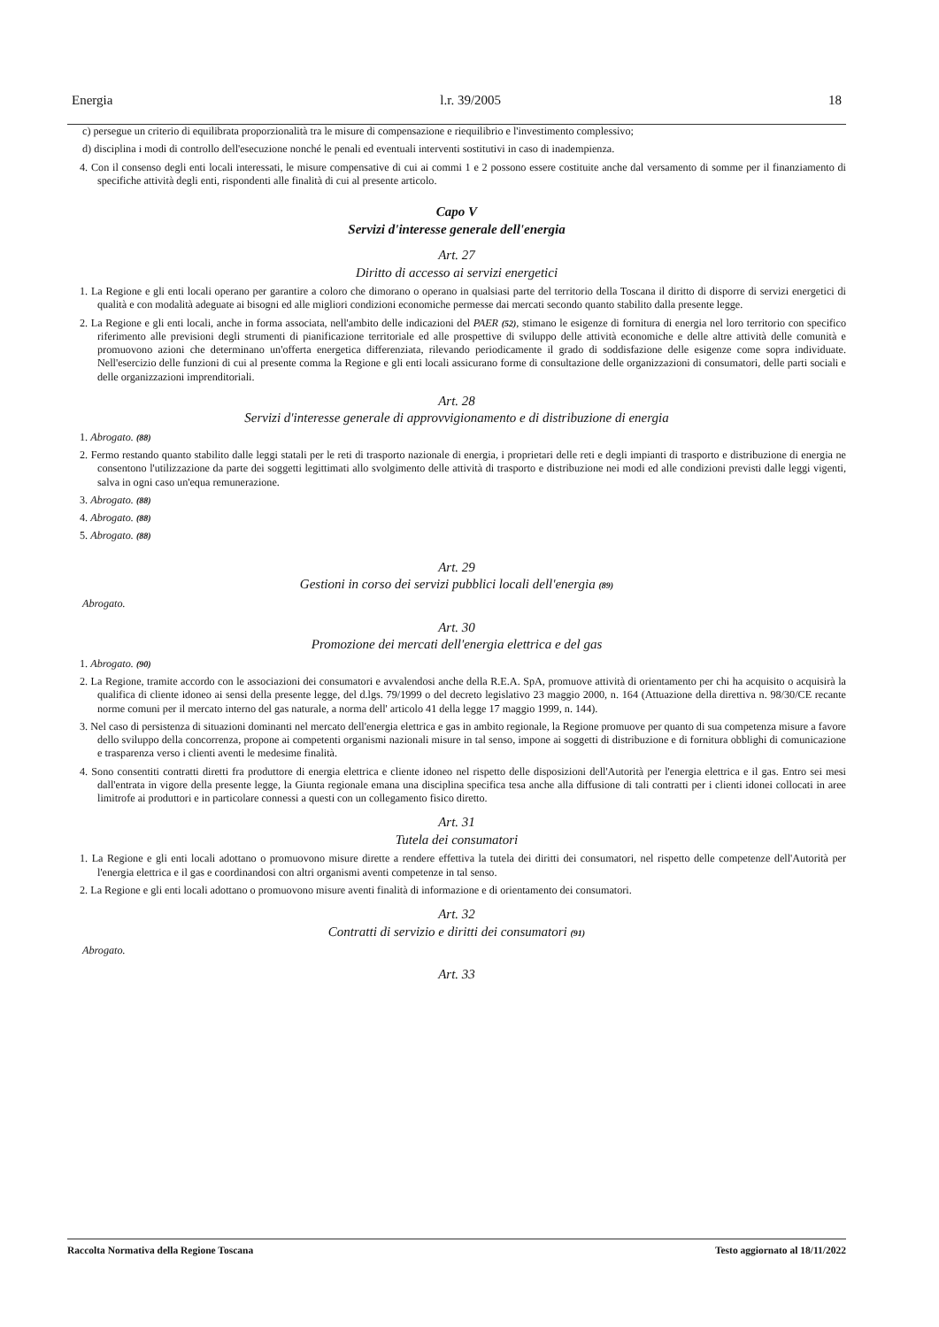Energia l.r. 39/2005 18
c) persegue un criterio di equilibrata proporzionalità tra le misure di compensazione e riequilibrio e l'investimento complessivo;
d) disciplina i modi di controllo dell'esecuzione nonché le penali ed eventuali interventi sostitutivi in caso di inadempienza.
4. Con il consenso degli enti locali interessati, le misure compensative di cui ai commi 1 e 2 possono essere costituite anche dal versamento di somme per il finanziamento di specifiche attività degli enti, rispondenti alle finalità di cui al presente articolo.
Capo V
Servizi d'interesse generale dell'energia
Art. 27
Diritto di accesso ai servizi energetici
1. La Regione e gli enti locali operano per garantire a coloro che dimorano o operano in qualsiasi parte del territorio della Toscana il diritto di disporre di servizi energetici di qualità e con modalità adeguate ai bisogni ed alle migliori condizioni economiche permesse dai mercati secondo quanto stabilito dalla presente legge.
2. La Regione e gli enti locali, anche in forma associata, nell'ambito delle indicazioni del PAER (52), stimano le esigenze di fornitura di energia nel loro territorio con specifico riferimento alle previsioni degli strumenti di pianificazione territoriale ed alle prospettive di sviluppo delle attività economiche e delle altre attività delle comunità e promuovono azioni che determinano un'offerta energetica differenziata, rilevando periodicamente il grado di soddisfazione delle esigenze come sopra individuate. Nell'esercizio delle funzioni di cui al presente comma la Regione e gli enti locali assicurano forme di consultazione delle organizzazioni di consumatori, delle parti sociali e delle organizzazioni imprenditoriali.
Art. 28
Servizi d'interesse generale di approvvigionamento e di distribuzione di energia
1. Abrogato. (88)
2. Fermo restando quanto stabilito dalle leggi statali per le reti di trasporto nazionale di energia, i proprietari delle reti e degli impianti di trasporto e distribuzione di energia ne consentono l'utilizzazione da parte dei soggetti legittimati allo svolgimento delle attività di trasporto e distribuzione nei modi ed alle condizioni previsti dalle leggi vigenti, salva in ogni caso un'equa remunerazione.
3. Abrogato. (88)
4. Abrogato. (88)
5. Abrogato. (88)
Art. 29
Gestioni in corso dei servizi pubblici locali dell'energia (89)
Abrogato.
Art. 30
Promozione dei mercati dell'energia elettrica e del gas
1. Abrogato. (90)
2. La Regione, tramite accordo con le associazioni dei consumatori e avvalendosi anche della R.E.A. SpA, promuove attività di orientamento per chi ha acquisito o acquisirà la qualifica di cliente idoneo ai sensi della presente legge, del d.lgs. 79/1999 o del decreto legislativo 23 maggio 2000, n. 164 (Attuazione della direttiva n. 98/30/CE recante norme comuni per il mercato interno del gas naturale, a norma dell' articolo 41 della legge 17 maggio 1999, n. 144).
3. Nel caso di persistenza di situazioni dominanti nel mercato dell'energia elettrica e gas in ambito regionale, la Regione promuove per quanto di sua competenza misure a favore dello sviluppo della concorrenza, propone ai competenti organismi nazionali misure in tal senso, impone ai soggetti di distribuzione e di fornitura obblighi di comunicazione e trasparenza verso i clienti aventi le medesime finalità.
4. Sono consentiti contratti diretti fra produttore di energia elettrica e cliente idoneo nel rispetto delle disposizioni dell'Autorità per l'energia elettrica e il gas. Entro sei mesi dall'entrata in vigore della presente legge, la Giunta regionale emana una disciplina specifica tesa anche alla diffusione di tali contratti per i clienti idonei collocati in aree limitrofe ai produttori e in particolare connessi a questi con un collegamento fisico diretto.
Art. 31
Tutela dei consumatori
1. La Regione e gli enti locali adottano o promuovono misure dirette a rendere effettiva la tutela dei diritti dei consumatori, nel rispetto delle competenze dell'Autorità per l'energia elettrica e il gas e coordinandosi con altri organismi aventi competenze in tal senso.
2. La Regione e gli enti locali adottano o promuovono misure aventi finalità di informazione e di orientamento dei consumatori.
Art. 32
Contratti di servizio e diritti dei consumatori (91)
Abrogato.
Art. 33
Raccolta Normativa della Regione Toscana Testo aggiornato al 18/11/2022